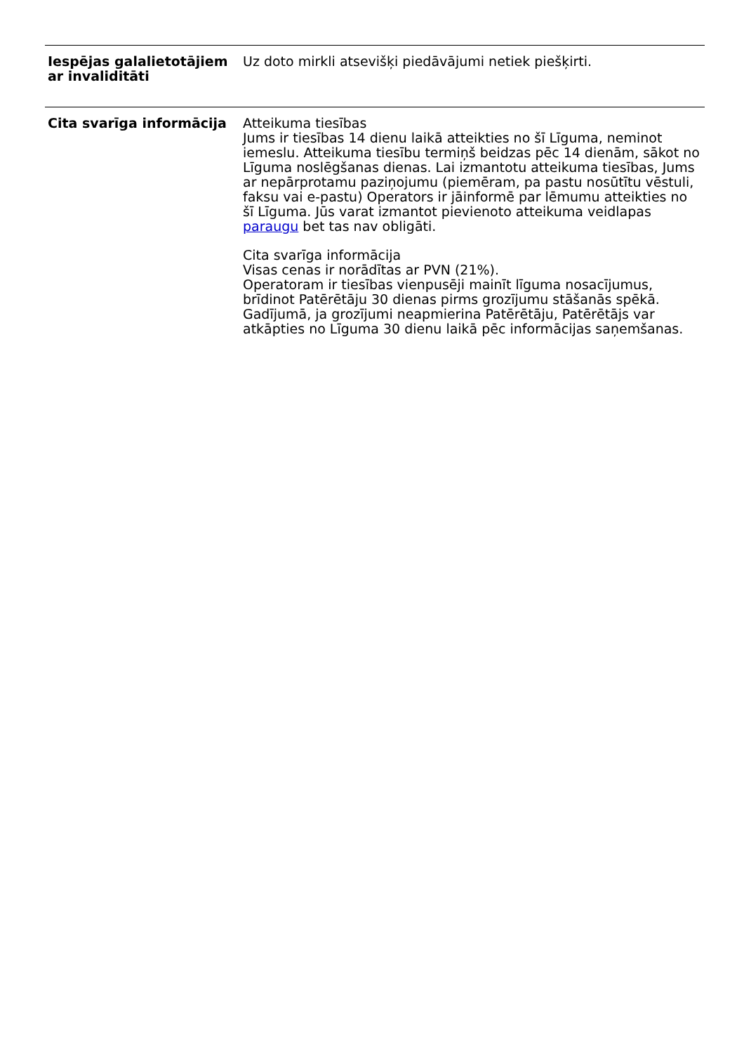| Iespējas galalietotājiem ar invaliditāti | Uz doto mirkli atsevišķi piedāvājumi netiek piešķirti. |
| Cita svarīga informācija | Atteikuma tiesības Jums ir tiesības 14 dienu laikā atteikties no šī Līguma, neminot iemeslu. Atteikuma tiesību termiņš beidzas pēc 14 dienām, sākot no Līguma noslēgšanas dienas. Lai izmantotu atteikuma tiesības, Jums ar nepārprotamu paziņojumu (piemēram, pa pastu nosūtītu vēstuli, faksu vai e-pastu) Operators ir jāinformē par lēmumu atteikties no šī Līguma. Jūs varat izmantot pievienoto atteikuma veidlapas paraugu bet tas nav obligāti. Cita svarīga informācija Visas cenas ir norādītas ar PVN (21%). Operatoram ir tiesības vienpusēji mainīt līguma nosacījumus, brīdinot Patērētāju 30 dienas pirms grozījumu stāšanās spēkā. Gadījumā, ja grozījumi neapmierina Patērētāju, Patērētājs var atkāpties no Līguma 30 dienu laikā pēc informācijas saņemšanas. |